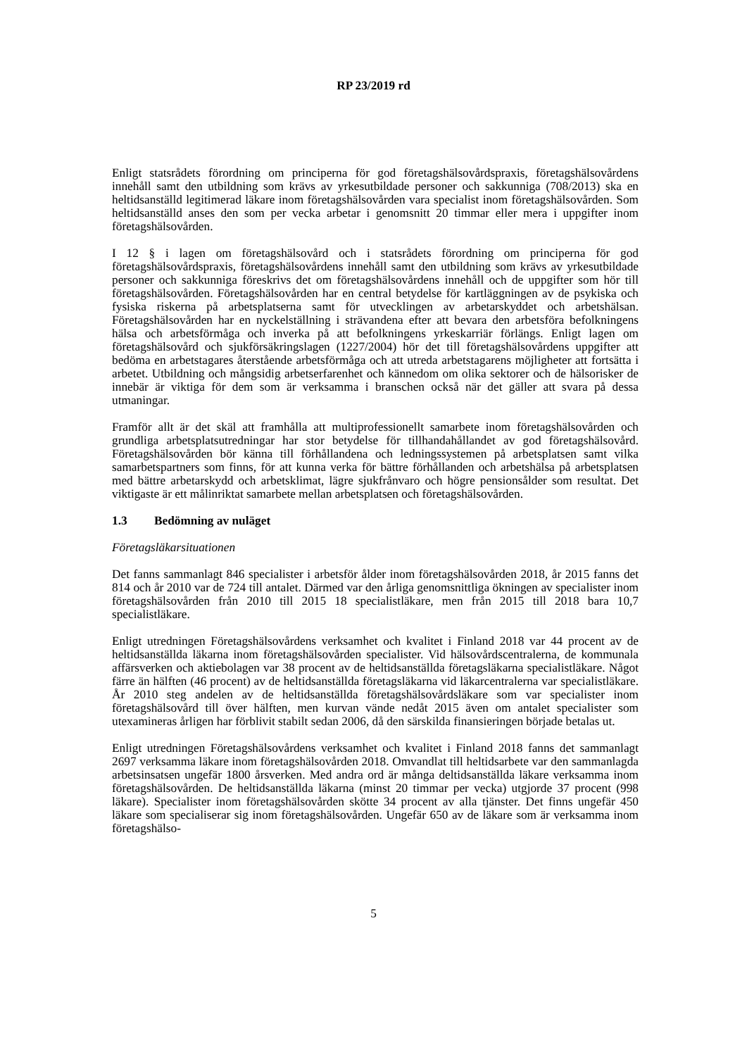RP 23/2019 rd
Enligt statsrådets förordning om principerna för god företagshälsovårdspraxis, företagshälsovårdens innehåll samt den utbildning som krävs av yrkesutbildade personer och sakkunniga (708/2013) ska en heltidsanställd legitimerad läkare inom företagshälsovården vara specialist inom företagshälsovården. Som heltidsanställd anses den som per vecka arbetar i genomsnitt 20 timmar eller mera i uppgifter inom företagshälsovården.
I 12 § i lagen om företagshälsovård och i statsrådets förordning om principerna för god företagshälsovårdspraxis, företagshälsovårdens innehåll samt den utbildning som krävs av yrkesutbildade personer och sakkunniga föreskrivs det om företagshälsovårdens innehåll och de uppgifter som hör till företagshälsovården. Företagshälsovården har en central betydelse för kartläggningen av de psykiska och fysiska riskerna på arbetsplatserna samt för utvecklingen av arbetarskyddet och arbetshälsan. Företagshälsovården har en nyckelställning i strävandena efter att bevara den arbetsföra befolkningens hälsa och arbetsförmåga och inverka på att befolkningens yrkeskarriär förlängs. Enligt lagen om företagshälsovård och sjukförsäkringslagen (1227/2004) hör det till företagshälsovårdens uppgifter att bedöma en arbetstagares återstående arbetsförmåga och att utreda arbetstagarens möjligheter att fortsätta i arbetet. Utbildning och mångsidig arbetserfarenhet och kännedom om olika sektorer och de hälsorisker de innebär är viktiga för dem som är verksamma i branschen också när det gäller att svara på dessa utmaningar.
Framför allt är det skäl att framhålla att multiprofessionellt samarbete inom företagshälsovården och grundliga arbetsplatsutredningar har stor betydelse för tillhandahållandet av god företagshälsovård. Företagshälsovården bör känna till förhållandena och ledningssystemen på arbetsplatsen samt vilka samarbetspartners som finns, för att kunna verka för bättre förhållanden och arbetshälsa på arbetsplatsen med bättre arbetarskydd och arbetsklimat, lägre sjukfrånvaro och högre pensionsålder som resultat. Det viktigaste är ett målinriktat samarbete mellan arbetsplatsen och företagshälsovården.
1.3 Bedömning av nuläget
Företagsläkarsituationen
Det fanns sammanlagt 846 specialister i arbetsför ålder inom företagshälsovården 2018, år 2015 fanns det 814 och år 2010 var de 724 till antalet. Därmed var den årliga genomsnittliga ökningen av specialister inom företagshälsovården från 2010 till 2015 18 specialistläkare, men från 2015 till 2018 bara 10,7 specialistläkare.
Enligt utredningen Företagshälsovårdens verksamhet och kvalitet i Finland 2018 var 44 procent av de heltidsanställda läkarna inom företagshälsovården specialister. Vid hälsovårdscentralerna, de kommunala affärsverken och aktiebolagen var 38 procent av de heltidsanställda företagsläkarna specialistläkare. Något färre än hälften (46 procent) av de heltidsanställda företagsläkarna vid läkarcentralerna var specialistläkare. År 2010 steg andelen av de heltidsanställda företagshälsovårdsläkare som var specialister inom företagshälsovård till över hälften, men kurvan vände nedåt 2015 även om antalet specialister som utexamineras årligen har förblivit stabilt sedan 2006, då den särskilda finansieringen började betalas ut.
Enligt utredningen Företagshälsovårdens verksamhet och kvalitet i Finland 2018 fanns det sammanlagt 2697 verksamma läkare inom företagshälsovården 2018. Omvandlat till heltidsarbete var den sammanlagda arbetsinsatsen ungefär 1800 årsverken. Med andra ord är många deltidsanställda läkare verksamma inom företagshälsovården. De heltidsanställda läkarna (minst 20 timmar per vecka) utgjorde 37 procent (998 läkare). Specialister inom företagshälsovården skötte 34 procent av alla tjänster. Det finns ungefär 450 läkare som specialiserar sig inom företagshälsovården. Ungefär 650 av de läkare som är verksamma inom företagshälso-
5